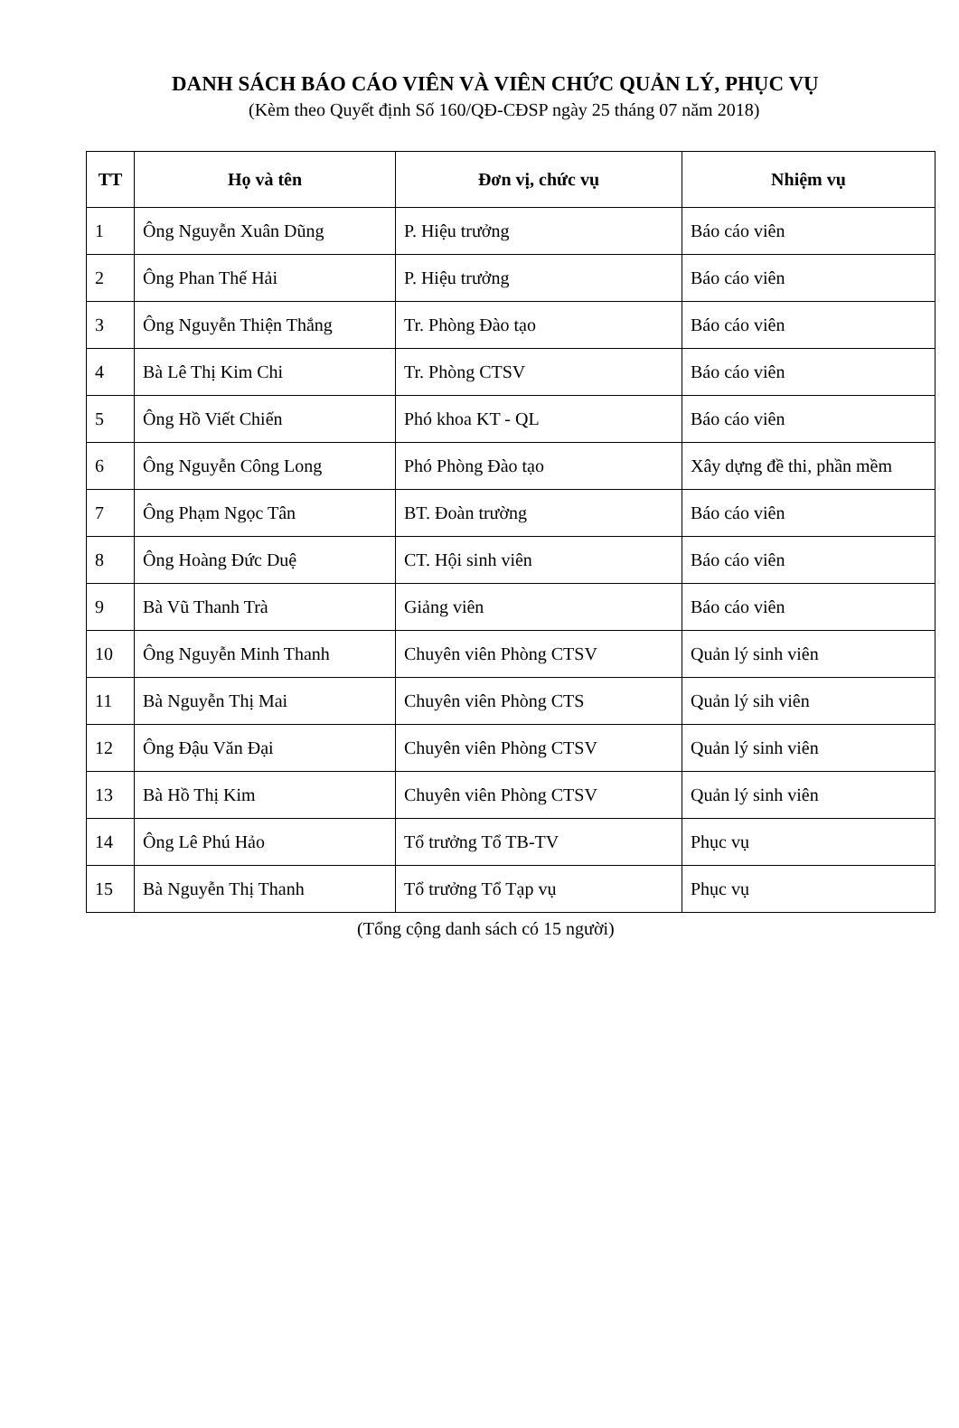DANH SÁCH BÁO CÁO VIÊN VÀ VIÊN CHỨC QUẢN LÝ, PHỤC VỤ
(Kèm theo Quyết định Số 160/QĐ-CĐSP ngày 25 tháng 07 năm 2018)
| TT | Họ và tên | Đơn vị, chức vụ | Nhiệm vụ |
| --- | --- | --- | --- |
| 1 | Ông Nguyễn Xuân Dũng | P. Hiệu trưởng | Báo cáo viên |
| 2 | Ông Phan Thế Hải | P. Hiệu trưởng | Báo cáo viên |
| 3 | Ông Nguyễn Thiện Thắng | Tr. Phòng Đào tạo | Báo cáo viên |
| 4 | Bà Lê Thị Kim Chi | Tr. Phòng CTSV | Báo cáo viên |
| 5 | Ông Hồ Viết Chiến | Phó khoa KT - QL | Báo cáo viên |
| 6 | Ông Nguyễn Công Long | Phó Phòng Đào tạo | Xây dựng đề thi, phần mềm |
| 7 | Ông Phạm Ngọc Tân | BT. Đoàn trường | Báo cáo viên |
| 8 | Ông Hoàng Đức Duệ | CT. Hội sinh viên | Báo cáo viên |
| 9 | Bà Vũ Thanh Trà | Giảng viên | Báo cáo viên |
| 10 | Ông Nguyễn Minh Thanh | Chuyên viên Phòng CTSV | Quản lý sinh viên |
| 11 | Bà Nguyễn Thị Mai | Chuyên viên Phòng CTS | Quản lý sih viên |
| 12 | Ông Đậu Văn Đại | Chuyên viên Phòng CTSV | Quản lý sinh viên |
| 13 | Bà Hồ Thị Kim | Chuyên viên Phòng CTSV | Quản lý sinh viên |
| 14 | Ông Lê Phú Hảo | Tổ trưởng Tổ TB-TV | Phục vụ |
| 15 | Bà Nguyễn Thị Thanh | Tổ trưởng Tổ Tạp vụ | Phục vụ |
(Tổng cộng danh sách có 15 người)